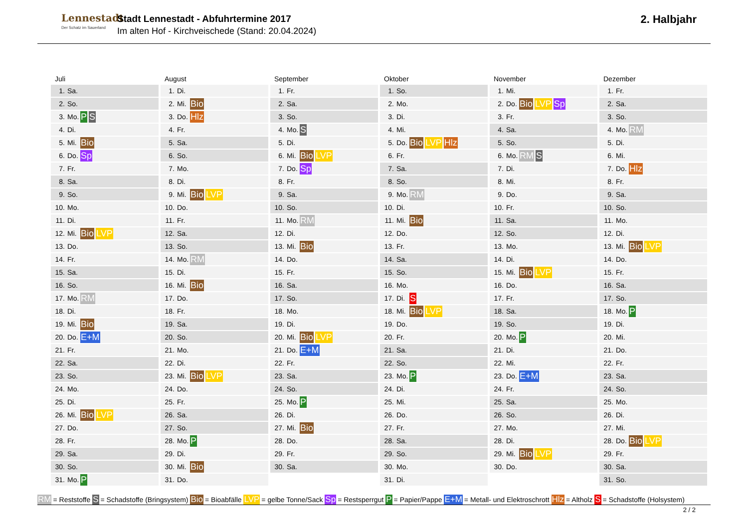Lennestadt
Der Schatz im Sauerland
Stadt Lennestadt - Abfuhrtermine 2017
Im alten Hof - Kirchveischede (Stand: 20.04.2024)
2. Halbjahr
Juli
| 1. | Sa. | |
| 2. | So. | |
| 3. | Mo. | P S |
| 4. | Di. | |
| 5. | Mi. | Bio |
| 6. | Do. | Sp |
| 7. | Fr. | |
| 8. | Sa. | |
| 9. | So. | |
| 10. | Mo. | |
| 11. | Di. | |
| 12. | Mi. | Bio LVP |
| 13. | Do. | |
| 14. | Fr. | |
| 15. | Sa. | |
| 16. | So. | |
| 17. | Mo. | RM |
| 18. | Di. | |
| 19. | Mi. | Bio |
| 20. | Do. | E+M |
| 21. | Fr. | |
| 22. | Sa. | |
| 23. | So. | |
| 24. | Mo. | |
| 25. | Di. | |
| 26. | Mi. | Bio LVP |
| 27. | Do. | |
| 28. | Fr. | |
| 29. | Sa. | |
| 30. | So. | |
| 31. | Mo. | P |
August
| 1. | Di. | |
| 2. | Mi. | Bio |
| 3. | Do. | Hlz |
| 4. | Fr. | |
| 5. | Sa. | |
| 6. | So. | |
| 7. | Mo. | |
| 8. | Di. | |
| 9. | Mi. | Bio LVP |
| 10. | Do. | |
| 11. | Fr. | |
| 12. | Sa. | |
| 13. | So. | |
| 14. | Mo. | RM |
| 15. | Di. | |
| 16. | Mi. | Bio |
| 17. | Do. | |
| 18. | Fr. | |
| 19. | Sa. | |
| 20. | So. | |
| 21. | Mo. | |
| 22. | Di. | |
| 23. | Mi. | Bio LVP |
| 24. | Do. | |
| 25. | Fr. | |
| 26. | Sa. | |
| 27. | So. | |
| 28. | Mo. | P |
| 29. | Di. | |
| 30. | Mi. | Bio |
| 31. | Do. | |
September
| 1. | Fr. | |
| 2. | Sa. | |
| 3. | So. | |
| 4. | Mo. | S |
| 5. | Di. | |
| 6. | Mi. | Bio LVP |
| 7. | Do. | Sp |
| 8. | Fr. | |
| 9. | Sa. | |
| 10. | So. | |
| 11. | Mo. | RM |
| 12. | Di. | |
| 13. | Mi. | Bio |
| 14. | Do. | |
| 15. | Fr. | |
| 16. | Sa. | |
| 17. | So. | |
| 18. | Mo. | |
| 19. | Di. | |
| 20. | Mi. | Bio LVP |
| 21. | Do. | E+M |
| 22. | Fr. | |
| 23. | Sa. | |
| 24. | So. | |
| 25. | Mo. | P |
| 26. | Di. | |
| 27. | Mi. | Bio |
| 28. | Do. | |
| 29. | Fr. | |
| 30. | Sa. | |
Oktober
| 1. | So. | |
| 2. | Mo. | |
| 3. | Di. | |
| 4. | Mi. | |
| 5. | Do. | Bio LVP Hlz |
| 6. | Fr. | |
| 7. | Sa. | |
| 8. | So. | |
| 9. | Mo. | RM |
| 10. | Di. | |
| 11. | Mi. | Bio |
| 12. | Do. | |
| 13. | Fr. | |
| 14. | Sa. | |
| 15. | So. | |
| 16. | Mo. | |
| 17. | Di. | S |
| 18. | Mi. | Bio LVP |
| 19. | Do. | |
| 20. | Fr. | |
| 21. | Sa. | |
| 22. | So. | |
| 23. | Mo. | P |
| 24. | Di. | |
| 25. | Mi. | |
| 26. | Do. | |
| 27. | Fr. | |
| 28. | Sa. | |
| 29. | So. | |
| 30. | Mo. | |
| 31. | Di. | |
November
| 1. | Mi. | |
| 2. | Do. | Bio LVP Sp |
| 3. | Fr. | |
| 4. | Sa. | |
| 5. | So. | |
| 6. | Mo. | RM S |
| 7. | Di. | |
| 8. | Mi. | |
| 9. | Do. | |
| 10. | Fr. | |
| 11. | Sa. | |
| 12. | So. | |
| 13. | Mo. | |
| 14. | Di. | |
| 15. | Mi. | Bio LVP |
| 16. | Do. | |
| 17. | Fr. | |
| 18. | Sa. | |
| 19. | So. | |
| 20. | Mo. | P |
| 21. | Di. | |
| 22. | Mi. | |
| 23. | Do. | E+M |
| 24. | Fr. | |
| 25. | Sa. | |
| 26. | So. | |
| 27. | Mo. | |
| 28. | Di. | |
| 29. | Mi. | Bio LVP |
| 30. | Do. | |
Dezember
| 1. | Fr. | |
| 2. | Sa. | |
| 3. | So. | |
| 4. | Mo. | RM |
| 5. | Di. | |
| 6. | Mi. | |
| 7. | Do. | Hlz |
| 8. | Fr. | |
| 9. | Sa. | |
| 10. | So. | |
| 11. | Mo. | |
| 12. | Di. | |
| 13. | Mi. | Bio LVP |
| 14. | Do. | |
| 15. | Fr. | |
| 16. | Sa. | |
| 17. | So. | |
| 18. | Mo. | P |
| 19. | Di. | |
| 20. | Mi. | |
| 21. | Do. | |
| 22. | Fr. | |
| 23. | Sa. | |
| 24. | So. | |
| 25. | Mo. | |
| 26. | Di. | |
| 27. | Mi. | |
| 28. | Do. | Bio LVP |
| 29. | Fr. | |
| 30. | Sa. | |
| 31. | So. | |
RM = Reststoffe S = Schadstoffe (Bringsystem) Bio = Bioabfälle LVP = gelbe Tonne/Sack Sp = Restsperrgut P = Papier/Pappe E+M = Metall- und Elektroschrott Hlz = Altholz S = Schadstoffe (Holsystem)
2 / 2